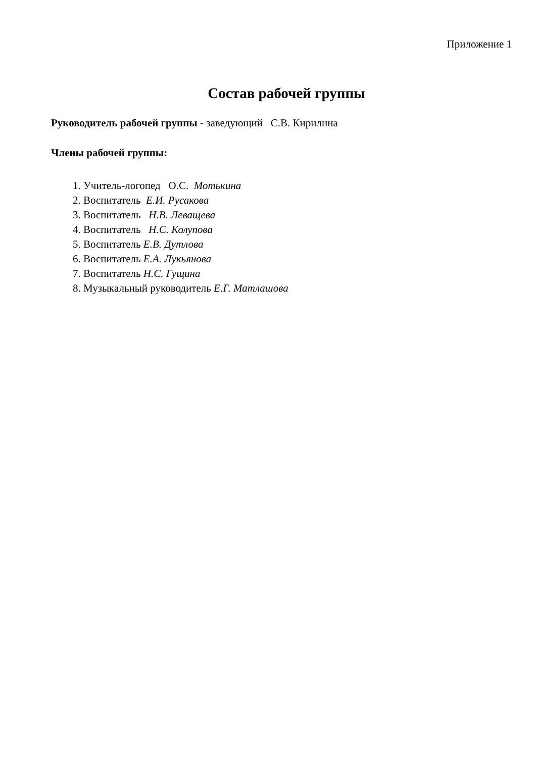Приложение 1
Состав рабочей группы
Руководитель рабочей группы - заведующий С.В. Кирилина
Члены рабочей группы:
1. Учитель-логопед О.С. Мотькина
2. Воспитатель Е.И. Русакова
3. Воспитатель Н.В. Леващева
4. Воспитатель Н.С. Колупова
5. Воспитатель Е.В. Дутлова
6. Воспитатель Е.А. Лукьянова
7. Воспитатель Н.С. Гущина
8. Музыкальный руководитель Е.Г. Матлашова